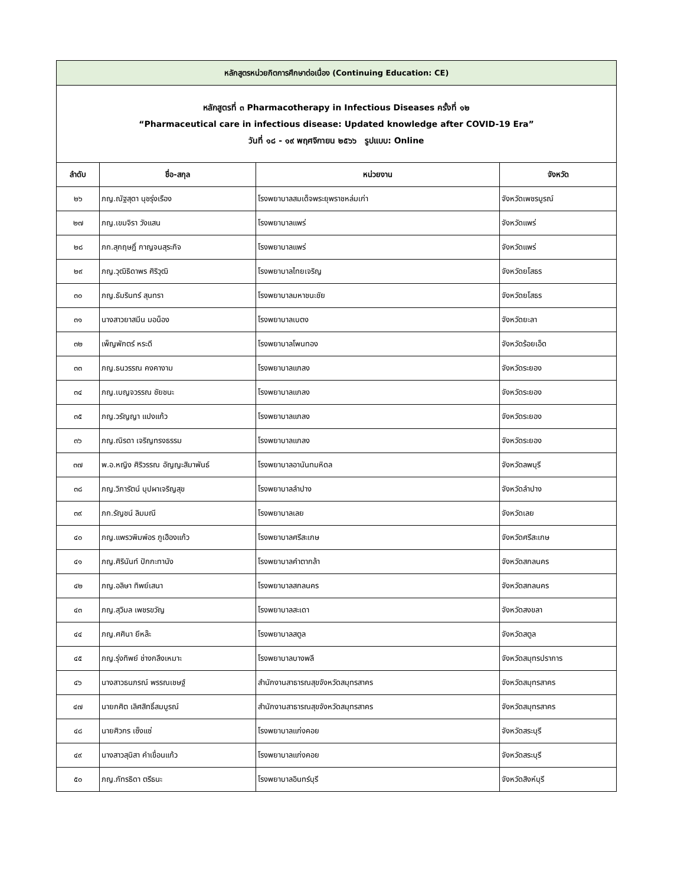| หลักสูตรหน่วยกิตการศึกษาต่อเนื่อง (Continuing Education: CE) | | | |
| --- | --- | --- | --- |
| หลักสูตรที่ ๓ Pharmacotherapy in Infectious Diseases ครั้งที่ ๑๒ “Pharmaceutical care in infectious disease: Updated knowledge after COVID-19 Era” วันที่ ๑๘ - ๑๙ พฤศจิกายน ๒๕๖๖ รูปแบบ: Online | | | |
| ลำดับ | ชื่อ-สกุล | หน่วยงาน | จังหวัด |
| ๒๖ | ภญ.ณัฐสุดา นุชรุ่งเรือง | โรงพยาบาลสมเด็จพระยุพราชหล่มเก่า | จังหวัดเพชรบูรณ์ |
| ๒๗ | ภญ.เขมจิรา วังแสน | โรงพยาบาลแพร่ | จังหวัดแพร่ |
| ๒๘ | ภก.สุกฤษฎิ์ กาญจนสุระกิจ | โรงพยาบาลแพร่ | จังหวัดแพร่ |
| ๒๙ | ภญ.วุฒิธิดาพร ศิริวุฒิ | โรงพยาบาลไทยเจริญ | จังหวัดยโสธร |
| ๓๐ | ภญ.ธัมรินทร์ สุนทรา | โรงพยาบาลมหาชนะชัย | จังหวัดยโสธร |
| ๓๑ | นางสาวยาสมีน มอน็อง | โรงพยาบาลเบตง | จังหวัดยะลา |
| ๓๒ | เพ็ญพักตร์ หระดี | โรงพยาบาลโพนทอง | จังหวัดร้อยเอ็ด |
| ๓๓ | ภญ.ธนวรรณ คงคางาม | โรงพยาบาลแกลง | จังหวัดระยอง |
| ๓๔ | ภญ.เบญจวรรณ ชัยชนะ | โรงพยาบาลแกลง | จังหวัดระยอง |
| ๓๕ | ภญ.วรัญญา แปงแก้ว | โรงพยาบาลแกลง | จังหวัดระยอง |
| ๓๖ | ภญ.ณิรดา เจริญทรงธรรม | โรงพยาบาลแกลง | จังหวัดระยอง |
| ๓๗ | พ.อ.หญิง ศิริวรรณ อัญญะสิมาพันธ์ | โรงพยาบาลอานันทมหิดล | จังหวัดลพบุรี |
| ๓๘ | ภญ.วิภารัตน์ บุปผาเจริญสุข | โรงพยาบาลลำปาง | จังหวัดลำปาง |
| ๓๙ | ภก.รัญชน์ ลิมมณี | โรงพยาบาลเลย | จังหวัดเลย |
| ๔๐ | ภญ.แพรวพิมพ์อร ภูเฮืองแก้ว | โรงพยาบาลศรีสะเกษ | จังหวัดศรีสะเกษ |
| ๔๑ | ภญ.ศิรินันท์ ปักกะทานัง | โรงพยาบาลคำตากล้า | จังหวัดสกลนคร |
| ๔๒ | ภญ.อลิษา ทิพย์เสนา | โรงพยาบาลสกลนคร | จังหวัดสกลนคร |
| ๔๓ | ภญ.สุวิมล เพชรขวัญ | โรงพยาบาลสะเดา | จังหวัดสงขลา |
| ๔๔ | ภญ.ศศินา ยีหล๊ะ | โรงพยาบาลสตูล | จังหวัดสตูล |
| ๔๕ | ภญ.รุ่งทิพย์ ช่างกลึงเหมาะ | โรงพยาบาลบางพลี | จังหวัดสมุทรปราการ |
| ๔๖ | นางสาวธนภรณ์ พรรณเชษฐ์ | สำนักงานสาธารณสุขจังหวัดสมุทรสาคร | จังหวัดสมุทรสาคร |
| ๔๗ | นายกศิต เลิศสิทธิ์สมบูรณ์ | สำนักงานสาธารณสุขจังหวัดสมุทรสาคร | จังหวัดสมุทรสาคร |
| ๔๘ | นายศิวกร เซ็งแซ่ | โรงพยาบาลแก่งคอย | จังหวัดสระบุรี |
| ๔๙ | นางสาวสุนิสา คำเขื่อนแก้ว | โรงพยาบาลแก่งคอย | จังหวัดสระบุรี |
| ๕๐ | ภญ.ภัทรธิดา ตรีธนะ | โรงพยาบาลอินทร์บุรี | จังหวัดสิงห์บุรี |